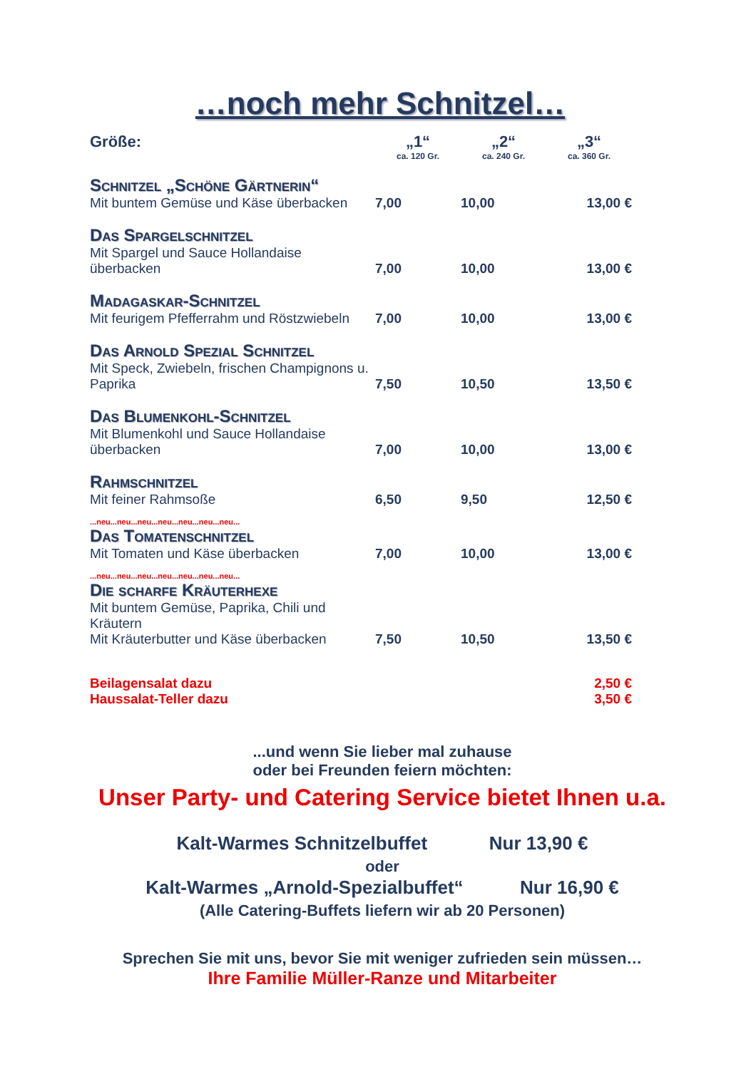…noch mehr Schnitzel…
| Größe: | „1“ ca. 120 Gr. | „2“ ca. 240 Gr. | „3“ ca. 360 Gr. |
| --- | --- | --- | --- |
| Schnitzel „Schöne Gärtnerin“ | | | |
| Mit buntem Gemüse und Käse überbacken | 7,00 | 10,00 | 13,00 € |
| Das Spargelschnitzel | | | |
| Mit Spargel und Sauce Hollandaise überbacken | 7,00 | 10,00 | 13,00 € |
| Madagaskar-Schnitzel | | | |
| Mit feurigem Pfefferrahm und Röstzwiebeln | 7,00 | 10,00 | 13,00 € |
| Das Arnold Spezial Schnitzel | | | |
| Mit Speck, Zwiebeln, frischen Champignons u. Paprika | 7,50 | 10,50 | 13,50 € |
| Das Blumenkohl-Schnitzel | | | |
| Mit Blumenkohl und Sauce Hollandaise überbacken | 7,00 | 10,00 | 13,00 € |
| Rahmschnitzel | | | |
| Mit feiner Rahmsoße | 6,50 | 9,50 | 12,50 € |
| ...neu...neu...neu...neu...neu...neu...neu... | | | |
| Das Tomatenschnitzel | | | |
| Mit Tomaten und Käse überbacken | 7,00 | 10,00 | 13,00 € |
| ...neu...neu...neu...neu...neu...neu...neu... | | | |
| Die scharfe Kräuterhexe | | | |
| Mit buntem Gemüse, Paprika, Chili und Kräutern Mit Kräuterbutter und Käse überbacken | 7,50 | 10,50 | 13,50 € |
| Beilagensalat dazu Haussalat-Teller dazu | | | 2,50 € 3,50 € |
...und wenn Sie lieber mal zuhause
oder bei Freunden feiern möchten:
Unser Party- und Catering Service bietet Ihnen u.a.
Kalt-Warmes Schnitzelbuffet Nur 13,90 €
oder
Kalt-Warmes „Arnold-Spezialbuffet“ Nur 16,90 €
(Alle Catering-Buffets liefern wir ab 20 Personen)
Sprechen Sie mit uns, bevor Sie mit weniger zufrieden sein müssen…
Ihre Familie Müller-Ranze und Mitarbeiter